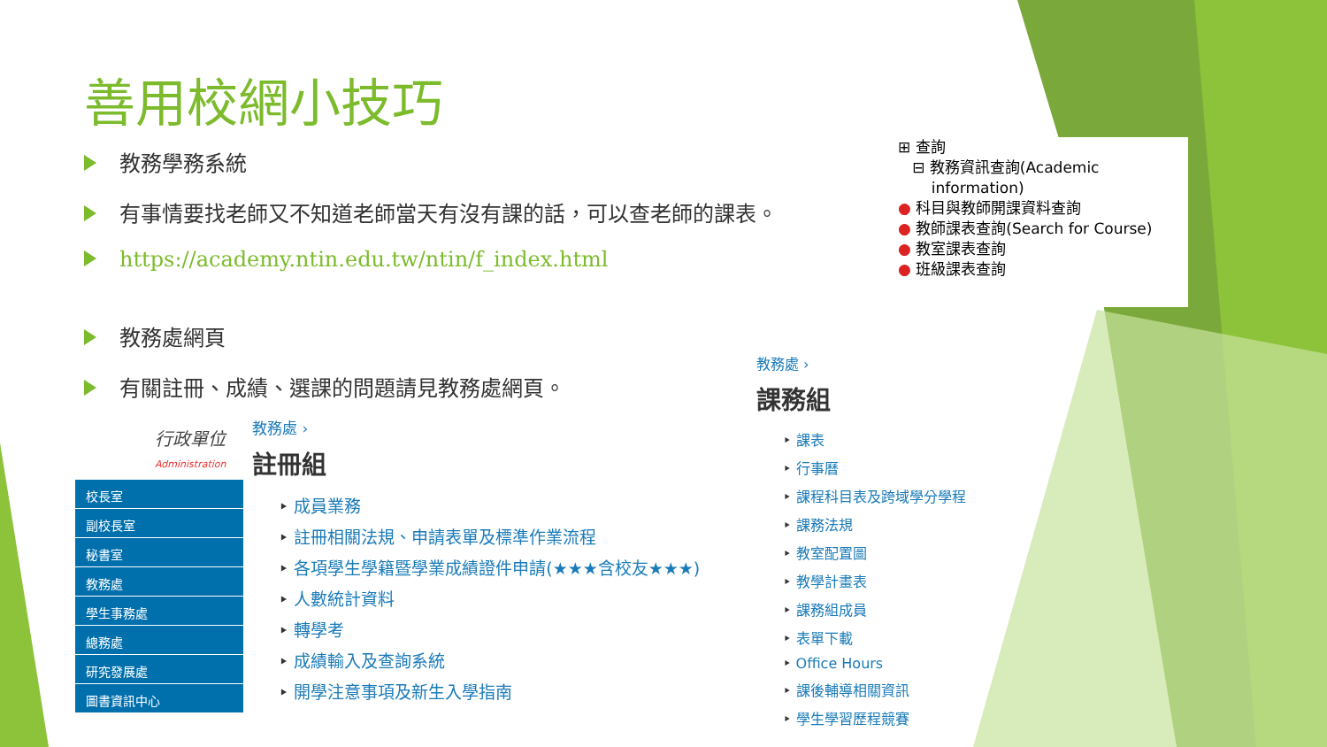善用校網小技巧
教務學務系統
有事情要找老師又不知道老師當天有沒有課的話，可以查老師的課表。
https://academy.ntin.edu.tw/ntin/f_index.html
教務處網頁
有關註冊、成績、選課的問題請見教務處網頁。
⊞ 查詢
⊟ 教務資訊查詢(Academic
information)
● 科目與教師開課資料查詢
● 教師課表查詢(Search for Course)
● 教室課表查詢
● 班級課表查詢
行政單位
Administration
校長室
副校長室
秘書室
教務處
學生事務處
總務處
研究發展處
圖書資訊中心
教務處 ›
註冊組
成員業務
註冊相關法規、申請表單及標準作業流程
各項學生學籍暨學業成績證件申請(★★★含校友★★★)
人數統計資料
轉學考
成績輸入及查詢系統
開學注意事項及新生入學指南
教務處 ›
課務組
課表
行事曆
課程科目表及跨域學分學程
課務法規
教室配置圖
教學計畫表
課務組成員
表單下載
Office Hours
課後輔導相關資訊
學生學習歷程競賽